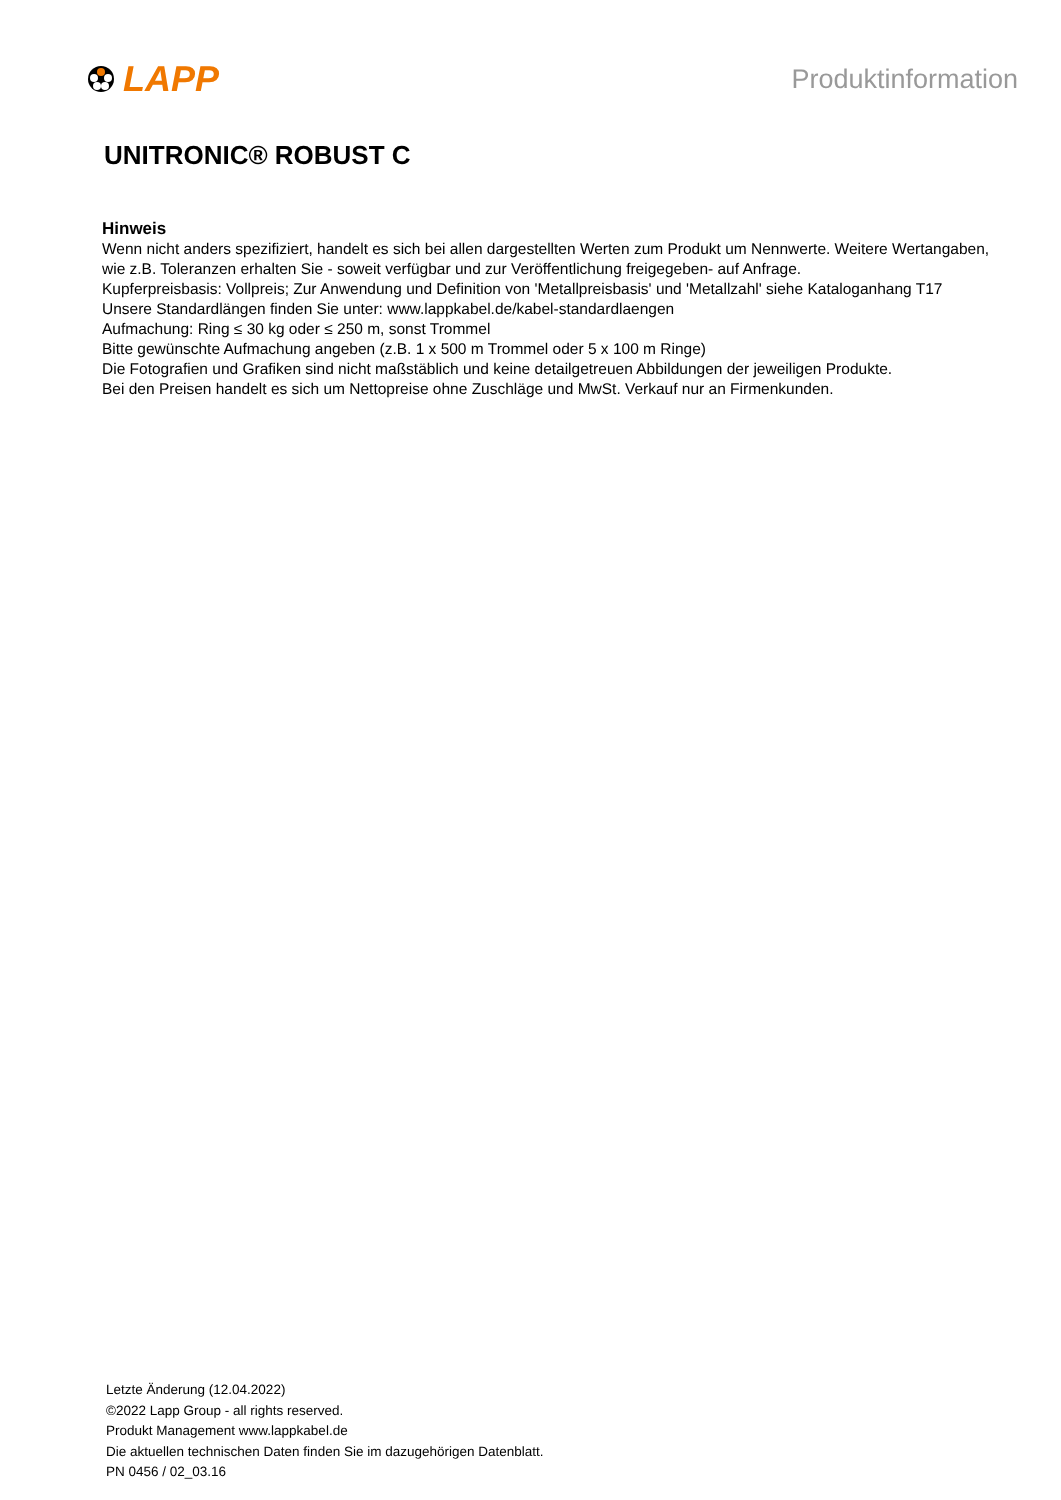LAPP
Produktinformation
UNITRONIC® ROBUST C
Hinweis
Wenn nicht anders spezifiziert, handelt es sich bei allen dargestellten Werten zum Produkt um Nennwerte. Weitere Wertangaben, wie z.B. Toleranzen erhalten Sie - soweit verfügbar und zur Veröffentlichung freigegeben- auf Anfrage.
Kupferpreisbasis: Vollpreis; Zur Anwendung und Definition von 'Metallpreisbasis' und 'Metallzahl' siehe Kataloganhang T17
Unsere Standardlängen finden Sie unter: www.lappkabel.de/kabel-standardlaengen
Aufmachung: Ring ≤ 30 kg oder ≤ 250 m, sonst Trommel
Bitte gewünschte Aufmachung angeben (z.B. 1 x 500 m Trommel oder 5 x 100 m Ringe)
Die Fotografien und Grafiken sind nicht maßstäblich und keine detailgetreuen Abbildungen der jeweiligen Produkte.
Bei den Preisen handelt es sich um Nettopreise ohne Zuschläge und MwSt. Verkauf nur an Firmenkunden.
Letzte Änderung (12.04.2022)
©2022 Lapp Group - all rights reserved.
Produkt Management www.lappkabel.de
Die aktuellen technischen Daten finden Sie im dazugehörigen Datenblatt.
PN 0456 / 02_03.16